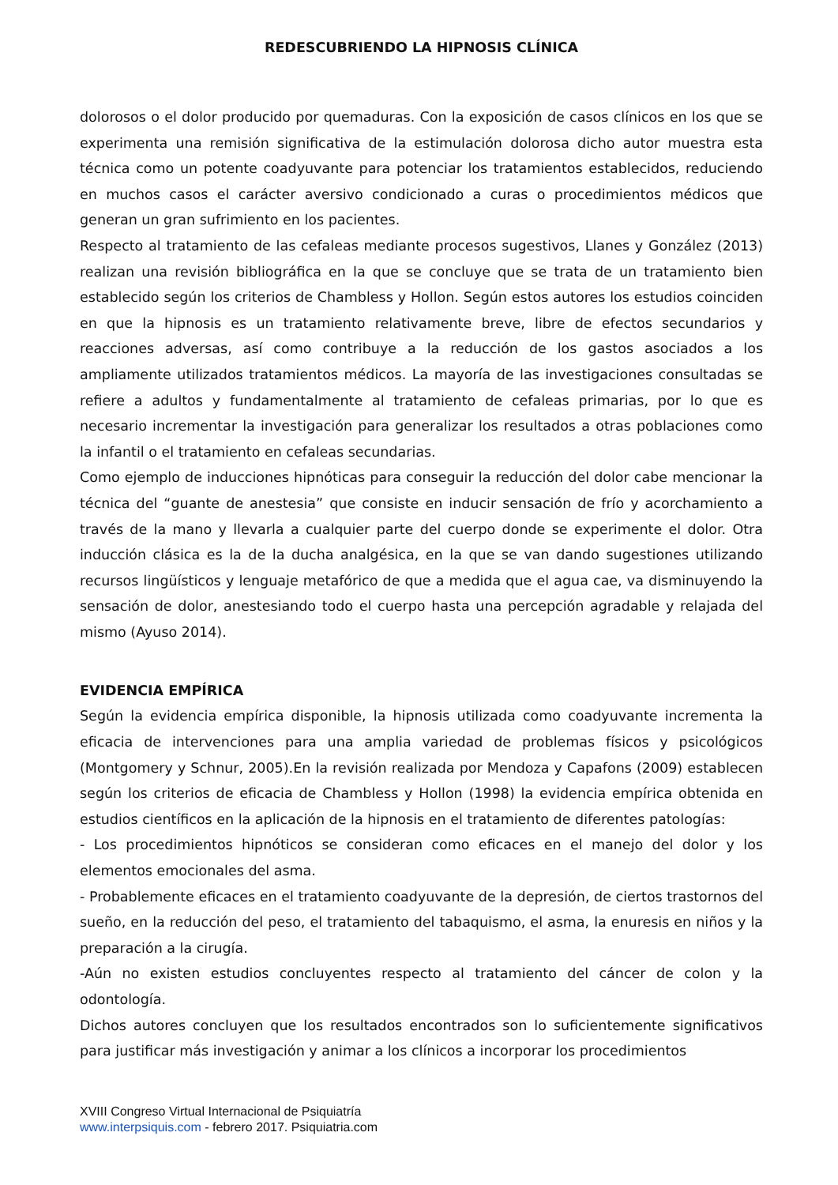REDESCUBRIENDO LA HIPNOSIS CLÍNICA
dolorosos o el dolor producido por quemaduras. Con la exposición de casos clínicos en los que se experimenta una remisión significativa de la estimulación dolorosa dicho autor muestra esta técnica como un potente coadyuvante para potenciar los tratamientos establecidos, reduciendo en muchos casos el carácter aversivo condicionado a curas o procedimientos médicos que generan un gran sufrimiento en los pacientes.
Respecto al tratamiento de las cefaleas mediante procesos sugestivos, Llanes y González (2013) realizan una revisión bibliográfica en la que se concluye que se trata de un tratamiento bien establecido según los criterios de Chambless y Hollon. Según estos autores los estudios coinciden en que la hipnosis es un tratamiento relativamente breve, libre de efectos secundarios y reacciones adversas, así como contribuye a la reducción de los gastos asociados a los ampliamente utilizados tratamientos médicos. La mayoría de las investigaciones consultadas se refiere a adultos y fundamentalmente al tratamiento de cefaleas primarias, por lo que es necesario incrementar la investigación para generalizar los resultados a otras poblaciones como la infantil o el tratamiento en cefaleas secundarias.
Como ejemplo de inducciones hipnóticas para conseguir la reducción del dolor cabe mencionar la técnica del “guante de anestesia” que consiste en inducir sensación de frío y acorchamiento a través de la mano y llevarla a cualquier parte del cuerpo donde se experimente el dolor. Otra inducción clásica es la de la ducha analgésica, en la que se van dando sugestiones utilizando recursos lingüísticos y lenguaje metafórico de que a medida que el agua cae, va disminuyendo la sensación de dolor, anestesiando todo el cuerpo hasta una percepción agradable y relajada del mismo (Ayuso 2014).
EVIDENCIA EMPÍRICA
Según la evidencia empírica disponible, la hipnosis utilizada como coadyuvante incrementa la eficacia de intervenciones para una amplia variedad de problemas físicos y psicológicos (Montgomery y Schnur, 2005).En la revisión realizada por Mendoza y Capafons (2009) establecen según los criterios de eficacia de Chambless y Hollon (1998) la evidencia empírica obtenida en estudios científicos en la aplicación de la hipnosis en el tratamiento de diferentes patologías:
- Los procedimientos hipnóticos se consideran como eficaces en el manejo del dolor y los elementos emocionales del asma.
- Probablemente eficaces en el tratamiento coadyuvante de la depresión, de ciertos trastornos del sueño, en la reducción del peso, el tratamiento del tabaquismo, el asma, la enuresis en niños y la preparación a la cirugía.
-Aún no existen estudios concluyentes respecto al tratamiento del cáncer de colon y la odontología.
Dichos autores concluyen que los resultados encontrados son lo suficientemente significativos para justificar más investigación y animar a los clínicos a incorporar los procedimientos
XVIII Congreso Virtual Internacional de Psiquiatría
www.interpsiquis.com - febrero 2017. Psiquiatria.com